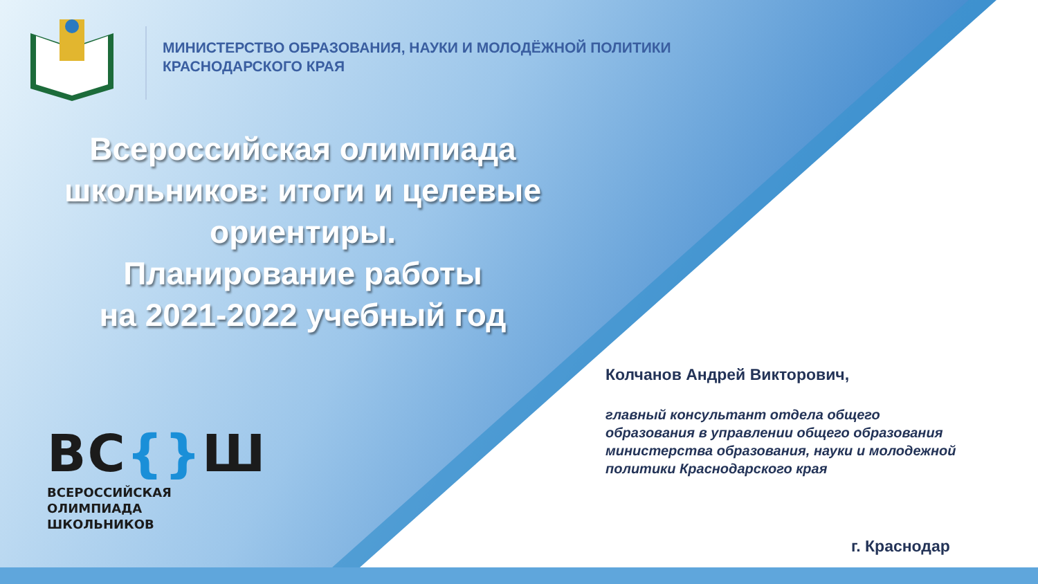МИНИСТЕРСТВО ОБРАЗОВАНИЯ, НАУКИ И МОЛОДЁЖНОЙ ПОЛИТИКИ
КРАСНОДАРСКОГО КРАЯ
Всероссийская олимпиада школьников: итоги и целевые ориентиры.
Планирование работы
на 2021-2022 учебный год
ВС{}Ш
ВСЕРОССИЙСКАЯ
ОЛИМПИАДА
ШКОЛЬНИКОВ
Колчанов Андрей Викторович,
главный консультант отдела общего
образования в управлении общего образования
министерства образования, науки и молодежной
политики Краснодарского края
г. Краснодар